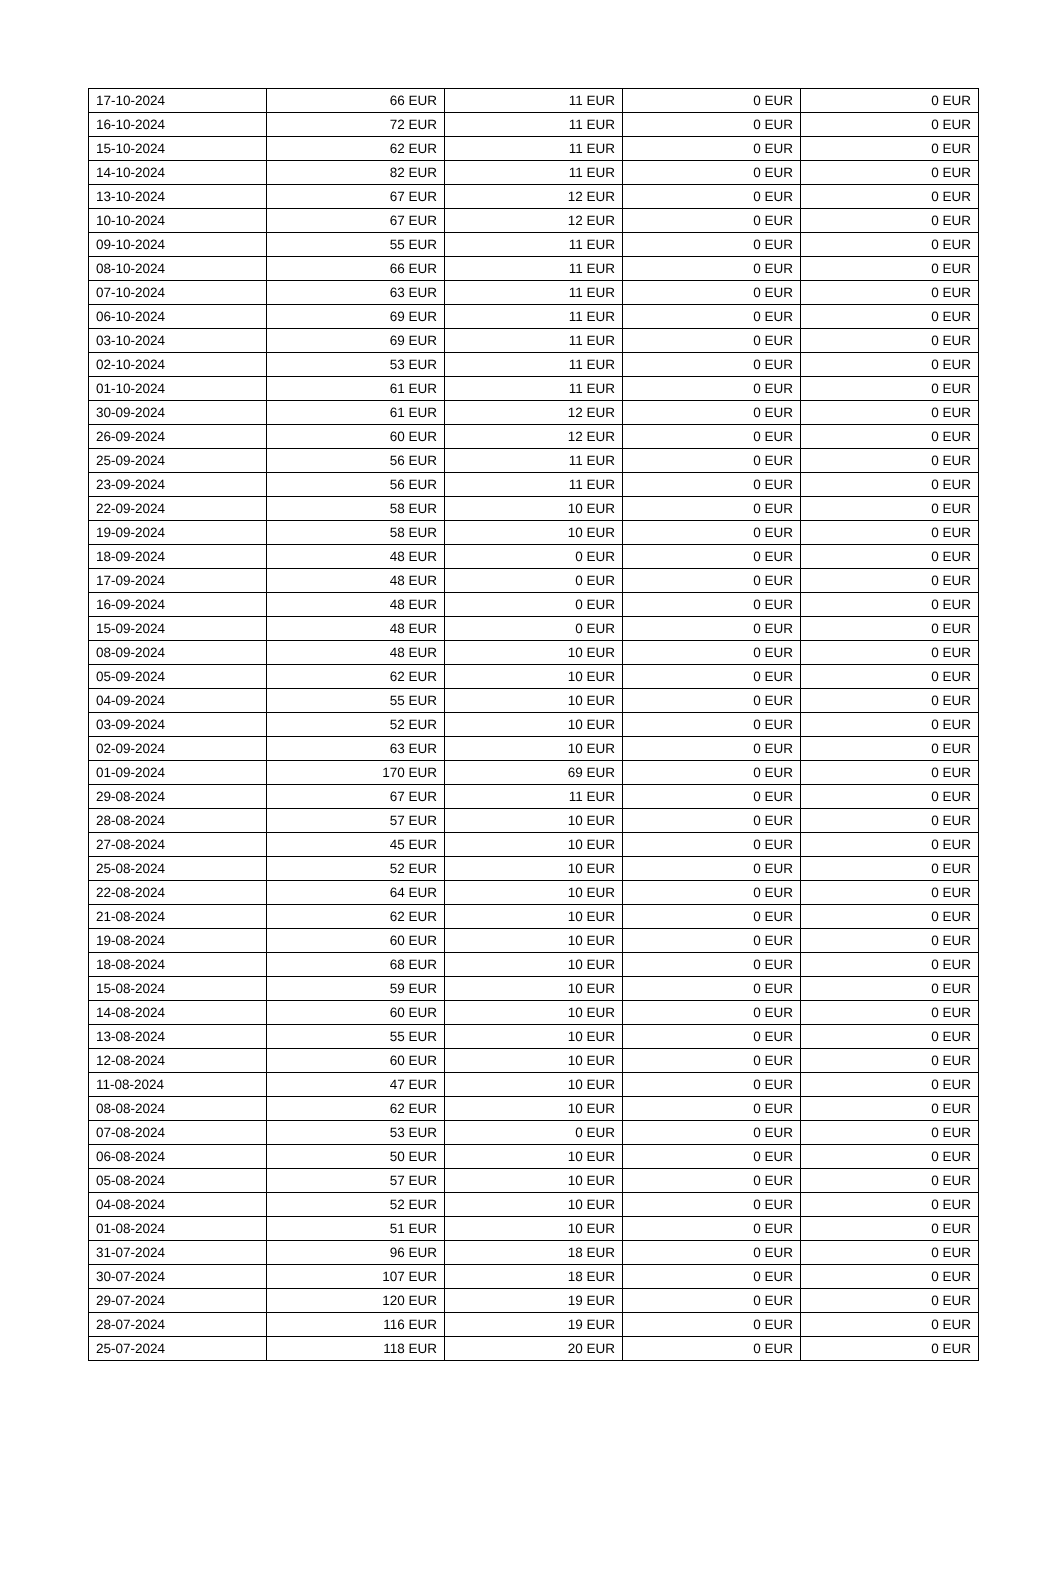| 17-10-2024 | 66 EUR | 11 EUR | 0 EUR | 0 EUR |
| 16-10-2024 | 72 EUR | 11 EUR | 0 EUR | 0 EUR |
| 15-10-2024 | 62 EUR | 11 EUR | 0 EUR | 0 EUR |
| 14-10-2024 | 82 EUR | 11 EUR | 0 EUR | 0 EUR |
| 13-10-2024 | 67 EUR | 12 EUR | 0 EUR | 0 EUR |
| 10-10-2024 | 67 EUR | 12 EUR | 0 EUR | 0 EUR |
| 09-10-2024 | 55 EUR | 11 EUR | 0 EUR | 0 EUR |
| 08-10-2024 | 66 EUR | 11 EUR | 0 EUR | 0 EUR |
| 07-10-2024 | 63 EUR | 11 EUR | 0 EUR | 0 EUR |
| 06-10-2024 | 69 EUR | 11 EUR | 0 EUR | 0 EUR |
| 03-10-2024 | 69 EUR | 11 EUR | 0 EUR | 0 EUR |
| 02-10-2024 | 53 EUR | 11 EUR | 0 EUR | 0 EUR |
| 01-10-2024 | 61 EUR | 11 EUR | 0 EUR | 0 EUR |
| 30-09-2024 | 61 EUR | 12 EUR | 0 EUR | 0 EUR |
| 26-09-2024 | 60 EUR | 12 EUR | 0 EUR | 0 EUR |
| 25-09-2024 | 56 EUR | 11 EUR | 0 EUR | 0 EUR |
| 23-09-2024 | 56 EUR | 11 EUR | 0 EUR | 0 EUR |
| 22-09-2024 | 58 EUR | 10 EUR | 0 EUR | 0 EUR |
| 19-09-2024 | 58 EUR | 10 EUR | 0 EUR | 0 EUR |
| 18-09-2024 | 48 EUR | 0 EUR | 0 EUR | 0 EUR |
| 17-09-2024 | 48 EUR | 0 EUR | 0 EUR | 0 EUR |
| 16-09-2024 | 48 EUR | 0 EUR | 0 EUR | 0 EUR |
| 15-09-2024 | 48 EUR | 0 EUR | 0 EUR | 0 EUR |
| 08-09-2024 | 48 EUR | 10 EUR | 0 EUR | 0 EUR |
| 05-09-2024 | 62 EUR | 10 EUR | 0 EUR | 0 EUR |
| 04-09-2024 | 55 EUR | 10 EUR | 0 EUR | 0 EUR |
| 03-09-2024 | 52 EUR | 10 EUR | 0 EUR | 0 EUR |
| 02-09-2024 | 63 EUR | 10 EUR | 0 EUR | 0 EUR |
| 01-09-2024 | 170 EUR | 69 EUR | 0 EUR | 0 EUR |
| 29-08-2024 | 67 EUR | 11 EUR | 0 EUR | 0 EUR |
| 28-08-2024 | 57 EUR | 10 EUR | 0 EUR | 0 EUR |
| 27-08-2024 | 45 EUR | 10 EUR | 0 EUR | 0 EUR |
| 25-08-2024 | 52 EUR | 10 EUR | 0 EUR | 0 EUR |
| 22-08-2024 | 64 EUR | 10 EUR | 0 EUR | 0 EUR |
| 21-08-2024 | 62 EUR | 10 EUR | 0 EUR | 0 EUR |
| 19-08-2024 | 60 EUR | 10 EUR | 0 EUR | 0 EUR |
| 18-08-2024 | 68 EUR | 10 EUR | 0 EUR | 0 EUR |
| 15-08-2024 | 59 EUR | 10 EUR | 0 EUR | 0 EUR |
| 14-08-2024 | 60 EUR | 10 EUR | 0 EUR | 0 EUR |
| 13-08-2024 | 55 EUR | 10 EUR | 0 EUR | 0 EUR |
| 12-08-2024 | 60 EUR | 10 EUR | 0 EUR | 0 EUR |
| 11-08-2024 | 47 EUR | 10 EUR | 0 EUR | 0 EUR |
| 08-08-2024 | 62 EUR | 10 EUR | 0 EUR | 0 EUR |
| 07-08-2024 | 53 EUR | 0 EUR | 0 EUR | 0 EUR |
| 06-08-2024 | 50 EUR | 10 EUR | 0 EUR | 0 EUR |
| 05-08-2024 | 57 EUR | 10 EUR | 0 EUR | 0 EUR |
| 04-08-2024 | 52 EUR | 10 EUR | 0 EUR | 0 EUR |
| 01-08-2024 | 51 EUR | 10 EUR | 0 EUR | 0 EUR |
| 31-07-2024 | 96 EUR | 18 EUR | 0 EUR | 0 EUR |
| 30-07-2024 | 107 EUR | 18 EUR | 0 EUR | 0 EUR |
| 29-07-2024 | 120 EUR | 19 EUR | 0 EUR | 0 EUR |
| 28-07-2024 | 116 EUR | 19 EUR | 0 EUR | 0 EUR |
| 25-07-2024 | 118 EUR | 20 EUR | 0 EUR | 0 EUR |